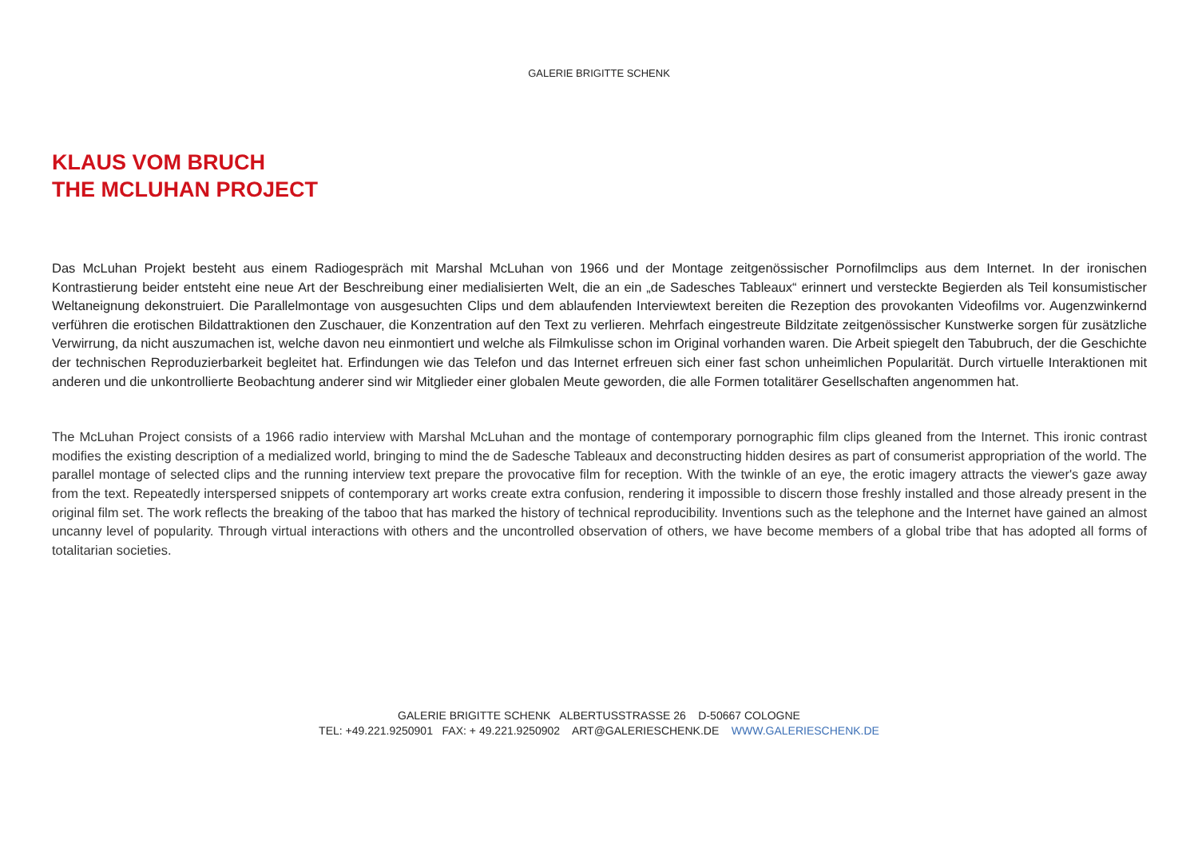GALERIE BRIGITTE SCHENK
KLAUS VOM BRUCH
THE MCLUHAN PROJECT
Das McLuhan Projekt besteht aus einem Radiogespräch mit Marshal McLuhan von 1966 und der Montage zeitgenössischer Pornofilmclips aus dem Internet. In der ironischen Kontrastierung beider entsteht eine neue Art der Beschreibung einer medialisierten Welt, die an ein „de Sadesches Tableaux“ erinnert und versteckte Begierden als Teil konsumistischer Weltaneignung dekonstruiert. Die Parallelmontage von ausgesuchten Clips und dem ablaufenden Interviewtext bereiten die Rezeption des provokanten Videofilms vor. Augenzwinkernd verführen die erotischen Bildattraktionen den Zuschauer, die Konzentration auf den Text zu verlieren. Mehrfach eingestreute Bildzitate zeitgenössischer Kunstwerke sorgen für zusätzliche Verwirrung, da nicht auszumachen ist, welche davon neu einmontiert und welche als Filmkulisse schon im Original vorhanden waren. Die Arbeit spiegelt den Tabubruch, der die Geschichte der technischen Reproduzierbarkeit begleitet hat. Erfindungen wie das Telefon und das Internet erfreuen sich einer fast schon unheimlichen Popularität. Durch virtuelle Interaktionen mit anderen und die unkontrollierte Beobachtung anderer sind wir Mitglieder einer globalen Meute geworden, die alle Formen totalitärer Gesellschaften angenommen hat.
The McLuhan Project consists of a 1966 radio interview with Marshal McLuhan and the montage of contemporary pornographic film clips gleaned from the Internet. This ironic contrast modifies the existing description of a medialized world, bringing to mind the de Sadesche Tableaux and deconstructing hidden desires as part of consumerist appropriation of the world. The parallel montage of selected clips and the running interview text prepare the provocative film for reception. With the twinkle of an eye, the erotic imagery attracts the viewer's gaze away from the text. Repeatedly interspersed snippets of contemporary art works create extra confusion, rendering it impossible to discern those freshly installed and those already present in the original film set. The work reflects the breaking of the taboo that has marked the history of technical reproducibility. Inventions such as the telephone and the Internet have gained an almost uncanny level of popularity. Through virtual interactions with others and the uncontrolled observation of others, we have become members of a global tribe that has adopted all forms of totalitarian societies.
GALERIE BRIGITTE SCHENK ALBERTUSSTRASSE 26 D-50667 COLOGNE
TEL: +49.221.9250901 FAX: + 49.221.9250902 ART@GALERIESCHENK.DE WWW.GALERIESCHENK.DE